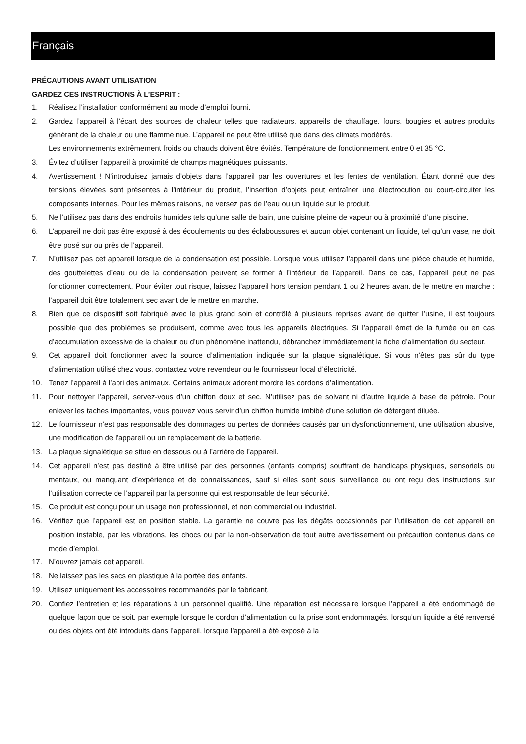Français
PRÉCAUTIONS AVANT UTILISATION
GARDEZ CES INSTRUCTIONS À L’ESPRIT :
1. Réalisez l’installation conformément au mode d’emploi fourni.
2. Gardez l’appareil à l’écart des sources de chaleur telles que radiateurs, appareils de chauffage, fours, bougies et autres produits générant de la chaleur ou une flamme nue. L’appareil ne peut être utilisé que dans des climats modérés.
Les environnements extrêmement froids ou chauds doivent être évités. Température de fonctionnement entre 0 et 35 °C.
3. Évitez d’utiliser l’appareil à proximité de champs magnétiques puissants.
4. Avertissement ! N’introduisez jamais d’objets dans l’appareil par les ouvertures et les fentes de ventilation. Étant donné que des tensions élevées sont présentes à l’intérieur du produit, l’insertion d’objets peut entraîner une électrocution ou court-circuiter les composants internes. Pour les mêmes raisons, ne versez pas de l’eau ou un liquide sur le produit.
5. Ne l’utilisez pas dans des endroits humides tels qu’une salle de bain, une cuisine pleine de vapeur ou à proximité d’une piscine.
6. L’appareil ne doit pas être exposé à des écoulements ou des éclaboussures et aucun objet contenant un liquide, tel qu’un vase, ne doit être posé sur ou près de l’appareil.
7. N’utilisez pas cet appareil lorsque de la condensation est possible. Lorsque vous utilisez l’appareil dans une pièce chaude et humide, des gouttelettes d’eau ou de la condensation peuvent se former à l’intérieur de l’appareil. Dans ce cas, l’appareil peut ne pas fonctionner correctement. Pour éviter tout risque, laissez l’appareil hors tension pendant 1 ou 2 heures avant de le mettre en marche : l’appareil doit être totalement sec avant de le mettre en marche.
8. Bien que ce dispositif soit fabriqué avec le plus grand soin et contrôlé à plusieurs reprises avant de quitter l’usine, il est toujours possible que des problèmes se produisent, comme avec tous les appareils électriques. Si l’appareil émet de la fumée ou en cas d’accumulation excessive de la chaleur ou d’un phénomène inattendu, débranchez immédiatement la fiche d’alimentation du secteur.
9. Cet appareil doit fonctionner avec la source d’alimentation indiquée sur la plaque signalétique. Si vous n’êtes pas sûr du type d’alimentation utilisé chez vous, contactez votre revendeur ou le fournisseur local d’électricité.
10. Tenez l’appareil à l’abri des animaux. Certains animaux adorent mordre les cordons d’alimentation.
11. Pour nettoyer l’appareil, servez-vous d’un chiffon doux et sec. N’utilisez pas de solvant ni d’autre liquide à base de pétrole. Pour enlever les taches importantes, vous pouvez vous servir d’un chiffon humide imbibé d’une solution de détergent diluée.
12. Le fournisseur n’est pas responsable des dommages ou pertes de données causés par un dysfonctionnement, une utilisation abusive, une modification de l’appareil ou un remplacement de la batterie.
13. La plaque signalétique se situe en dessous ou à l’arrière de l’appareil.
14. Cet appareil n’est pas destiné à être utilisé par des personnes (enfants compris) souffrant de handicaps physiques, sensoriels ou mentaux, ou manquant d’expérience et de connaissances, sauf si elles sont sous surveillance ou ont reçu des instructions sur l’utilisation correcte de l’appareil par la personne qui est responsable de leur sécurité.
15. Ce produit est conçu pour un usage non professionnel, et non commercial ou industriel.
16. Vérifiez que l’appareil est en position stable. La garantie ne couvre pas les dégâts occasionnés par l’utilisation de cet appareil en position instable, par les vibrations, les chocs ou par la non-observation de tout autre avertissement ou précaution contenus dans ce mode d’emploi.
17. N’ouvrez jamais cet appareil.
18. Ne laissez pas les sacs en plastique à la portée des enfants.
19. Utilisez uniquement les accessoires recommandés par le fabricant.
20. Confiez l’entretien et les réparations à un personnel qualifié. Une réparation est nécessaire lorsque l’appareil a été endommagé de quelque façon que ce soit, par exemple lorsque le cordon d’alimentation ou la prise sont endommagés, lorsqu’un liquide a été renversé ou des objets ont été introduits dans l’appareil, lorsque l’appareil a été exposé à la